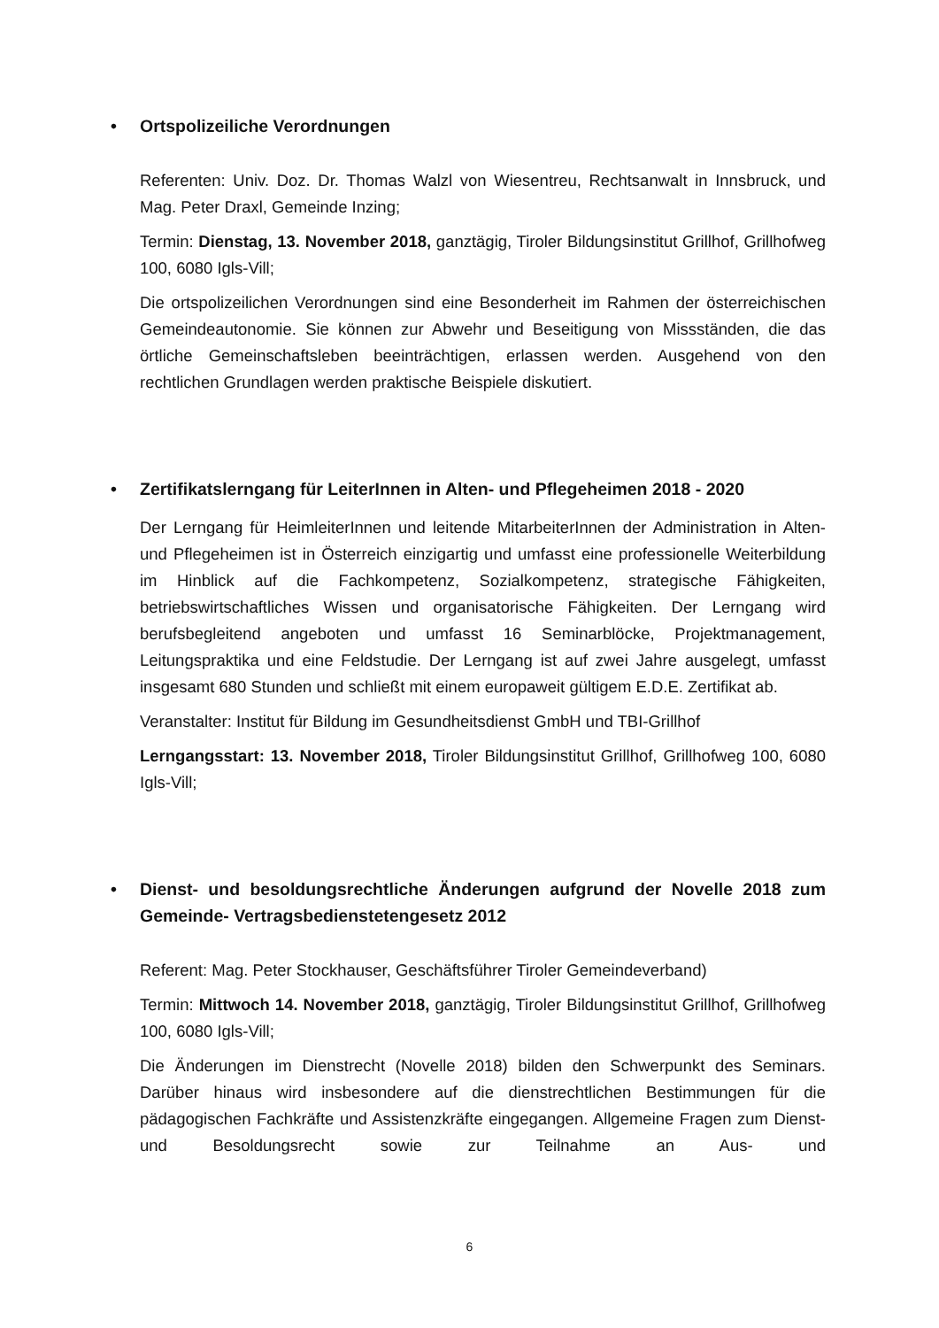• Ortspolizeiliche Verordnungen
Referenten: Univ. Doz. Dr. Thomas Walzl von Wiesentreu, Rechtsanwalt in Innsbruck, und Mag. Peter Draxl, Gemeinde Inzing;
Termin: Dienstag, 13. November 2018, ganztägig, Tiroler Bildungsinstitut Grillhof, Grillhofweg 100, 6080 Igls-Vill;
Die ortspolizeilichen Verordnungen sind eine Besonderheit im Rahmen der österreichischen Gemeindeautonomie. Sie können zur Abwehr und Beseitigung von Missständen, die das örtliche Gemeinschaftsleben beeinträchtigen, erlassen werden. Ausgehend von den rechtlichen Grundlagen werden praktische Beispiele diskutiert.
• Zertifikatslerngang für LeiterInnen in Alten- und Pflegeheimen 2018 - 2020
Der Lerngang für HeimleiterInnen und leitende MitarbeiterInnen der Administration in Alten- und Pflegeheimen ist in Österreich einzigartig und umfasst eine professionelle Weiterbildung im Hinblick auf die Fachkompetenz, Sozialkompetenz, strategische Fähigkeiten, betriebswirtschaftliches Wissen und organisatorische Fähigkeiten. Der Lerngang wird berufsbegleitend angeboten und umfasst 16 Seminarblöcke, Projektmanagement, Leitungspraktika und eine Feldstudie. Der Lerngang ist auf zwei Jahre ausgelegt, umfasst insgesamt 680 Stunden und schließt mit einem europaweit gültigem E.D.E. Zertifikat ab.
Veranstalter: Institut für Bildung im Gesundheitsdienst GmbH und TBI-Grillhof
Lerngangsstart: 13. November 2018, Tiroler Bildungsinstitut Grillhof, Grillhofweg 100, 6080 Igls-Vill;
• Dienst- und besoldungsrechtliche Änderungen aufgrund der Novelle 2018 zum Gemeinde- Vertragsbedienstetengesetz 2012
Referent: Mag. Peter Stockhauser, Geschäftsführer Tiroler Gemeindeverband)
Termin: Mittwoch 14. November 2018, ganztägig, Tiroler Bildungsinstitut Grillhof, Grillhofweg 100, 6080 Igls-Vill;
Die Änderungen im Dienstrecht (Novelle 2018) bilden den Schwerpunkt des Seminars. Darüber hinaus wird insbesondere auf die dienstrechtlichen Bestimmungen für die pädagogischen Fachkräfte und Assistenzkräfte eingegangen. Allgemeine Fragen zum Dienst- und Besoldungsrecht sowie zur Teilnahme an Aus- und
6